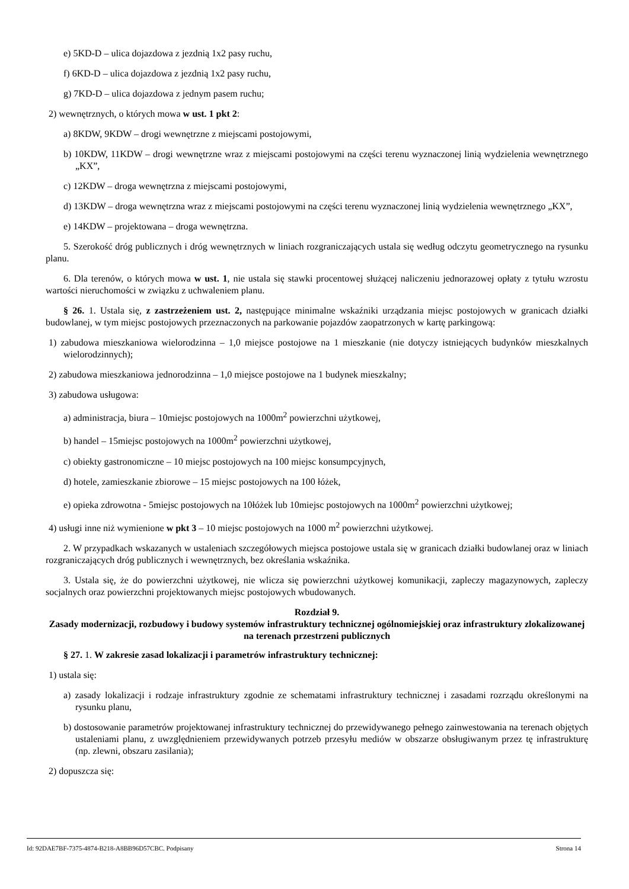e) 5KD-D – ulica dojazdowa z jezdnią 1x2 pasy ruchu,
f) 6KD-D – ulica dojazdowa z jezdnią 1x2 pasy ruchu,
g) 7KD-D – ulica dojazdowa z jednym pasem ruchu;
2) wewnętrznych, o których mowa w ust. 1 pkt 2:
a) 8KDW, 9KDW – drogi wewnętrzne z miejscami postojowymi,
b) 10KDW, 11KDW – drogi wewnętrzne wraz z miejscami postojowymi na części terenu wyznaczonej linią wydzielenia wewnętrznego „KX”,
c) 12KDW – droga wewnętrzna z miejscami postojowymi,
d) 13KDW – droga wewnętrzna wraz z miejscami postojowymi na części terenu wyznaczonej linią wydzielenia wewnętrznego „KX”,
e) 14KDW – projektowana – droga wewnętrzna.
5. Szerokość dróg publicznych i dróg wewnętrznych w liniach rozgraniczających ustala się według odczytu geometrycznego na rysunku planu.
6. Dla terenów, o których mowa w ust. 1, nie ustala się stawki procentowej służącej naliczeniu jednorazowej opłaty z tytułu wzrostu wartości nieruchomości w związku z uchwaleniem planu.
§ 26. 1. Ustala się, z zastrzeżeniem ust. 2, następujące minimalne wskaźniki urządzania miejsc postojowych w granicach działki budowlanej, w tym miejsc postojowych przeznaczonych na parkowanie pojazdów zaopatrzonych w kartę parkingową:
1) zabudowa mieszkaniowa wielorodzinna – 1,0 miejsce postojowe na 1 mieszkanie (nie dotyczy istniejących budynków mieszkalnych wielorodzinnych);
2) zabudowa mieszkaniowa jednorodzinna – 1,0 miejsce postojowe na 1 budynek mieszkalny;
3) zabudowa usługowa:
a) administracja, biura – 10miejsc postojowych na 1000m<sup>2</sup> powierzchni użytkowej,
b) handel – 15miejsc postojowych na 1000m<sup>2</sup> powierzchni użytkowej,
c) obiekty gastronomiczne – 10 miejsc postojowych na 100 miejsc konsumpcyjnych,
d) hotele, zamieszkanie zbiorowe – 15 miejsc postojowych na 100 łóżek,
e) opieka zdrowotna - 5miejsc postojowych na 10łóżek lub 10miejsc postojowych na 1000m<sup>2</sup> powierzchni użytkowej;
4) usługi inne niż wymienione w pkt 3 – 10 miejsc postojowych na 1000 m<sup>2</sup> powierzchni użytkowej.
2. W przypadkach wskazanych w ustaleniach szczegółowych miejsca postojowe ustala się w granicach działki budowlanej oraz w liniach rozgraniczających dróg publicznych i wewnętrznych, bez określania wskaźnika.
3. Ustala się, że do powierzchni użytkowej, nie wlicza się powierzchni użytkowej komunikacji, zapleczy magazynowych, zapleczy socjalnych oraz powierzchni projektowanych miejsc postojowych wbudowanych.
Rozdział 9.
Zasady modernizacji, rozbudowy i budowy systemów infrastruktury technicznej ogólnomiejskiej oraz infrastruktury zlokalizowanej na terenach przestrzeni publicznych
§ 27. 1. W zakresie zasad lokalizacji i parametrów infrastruktury technicznej:
1) ustala się:
a) zasady lokalizacji i rodzaje infrastruktury zgodnie ze schematami infrastruktury technicznej i zasadami rozrządu określonymi na rysunku planu,
b) dostosowanie parametrów projektowanej infrastruktury technicznej do przewidywanego pełnego zainwestowania na terenach objętych ustaleniami planu, z uwzględnieniem przewidywanych potrzeb przesyłu mediów w obszarze obsługiwanym przez tę infrastrukturę (np. zlewni, obszaru zasilania);
2) dopuszcza się:
Id: 92DAE7BF-7375-4874-B218-A8BB96D57CBC. Podpisany Strona 14